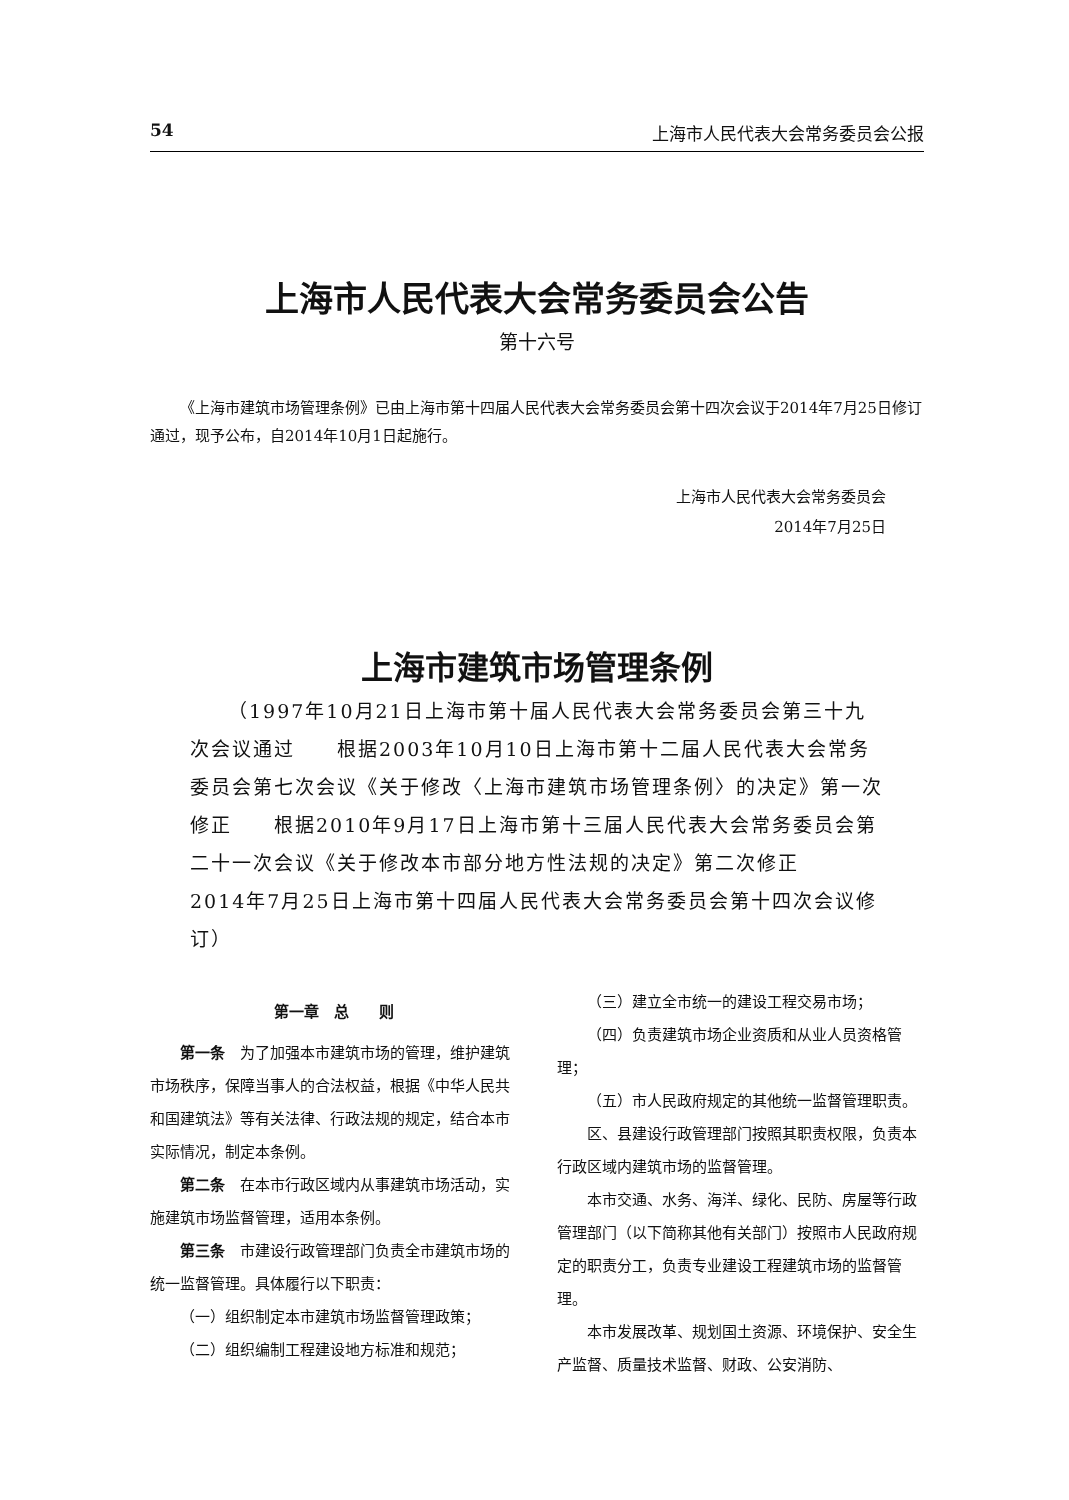54 上海市人民代表大会常务委员会公报
上海市人民代表大会常务委员会公告
第十六号
《上海市建筑市场管理条例》已由上海市第十四届人民代表大会常务委员会第十四次会议于2014年7月25日修订通过，现予公布，自2014年10月1日起施行。
上海市人民代表大会常务委员会
2014年7月25日
上海市建筑市场管理条例
（1997年10月21日上海市第十届人民代表大会常务委员会第三十九次会议通过　　根据2003年10月10日上海市第十二届人民代表大会常务委员会第七次会议《关于修改〈上海市建筑市场管理条例〉的决定》第一次修正　　根据2010年9月17日上海市第十三届人民代表大会常务委员会第二十一次会议《关于修改本市部分地方性法规的决定》第二次修正　　2014年7月25日上海市第十四届人民代表大会常务委员会第十四次会议修订）
第一章　总　　则
第一条　为了加强本市建筑市场的管理，维护建筑市场秩序，保障当事人的合法权益，根据《中华人民共和国建筑法》等有关法律、行政法规的规定，结合本市实际情况，制定本条例。
第二条　在本市行政区域内从事建筑市场活动，实施建筑市场监督管理，适用本条例。
第三条　市建设行政管理部门负责全市建筑市场的统一监督管理。具体履行以下职责：
（一）组织制定本市建筑市场监督管理政策；
（二）组织编制工程建设地方标准和规范；
（三）建立全市统一的建设工程交易市场；
（四）负责建筑市场企业资质和从业人员资格管理；
（五）市人民政府规定的其他统一监督管理职责。
区、县建设行政管理部门按照其职责权限，负责本行政区域内建筑市场的监督管理。
本市交通、水务、海洋、绿化、民防、房屋等行政管理部门（以下简称其他有关部门）按照市人民政府规定的职责分工，负责专业建设工程建筑市场的监督管理。
本市发展改革、规划国土资源、环境保护、安全生产监督、质量技术监督、财政、公安消防、